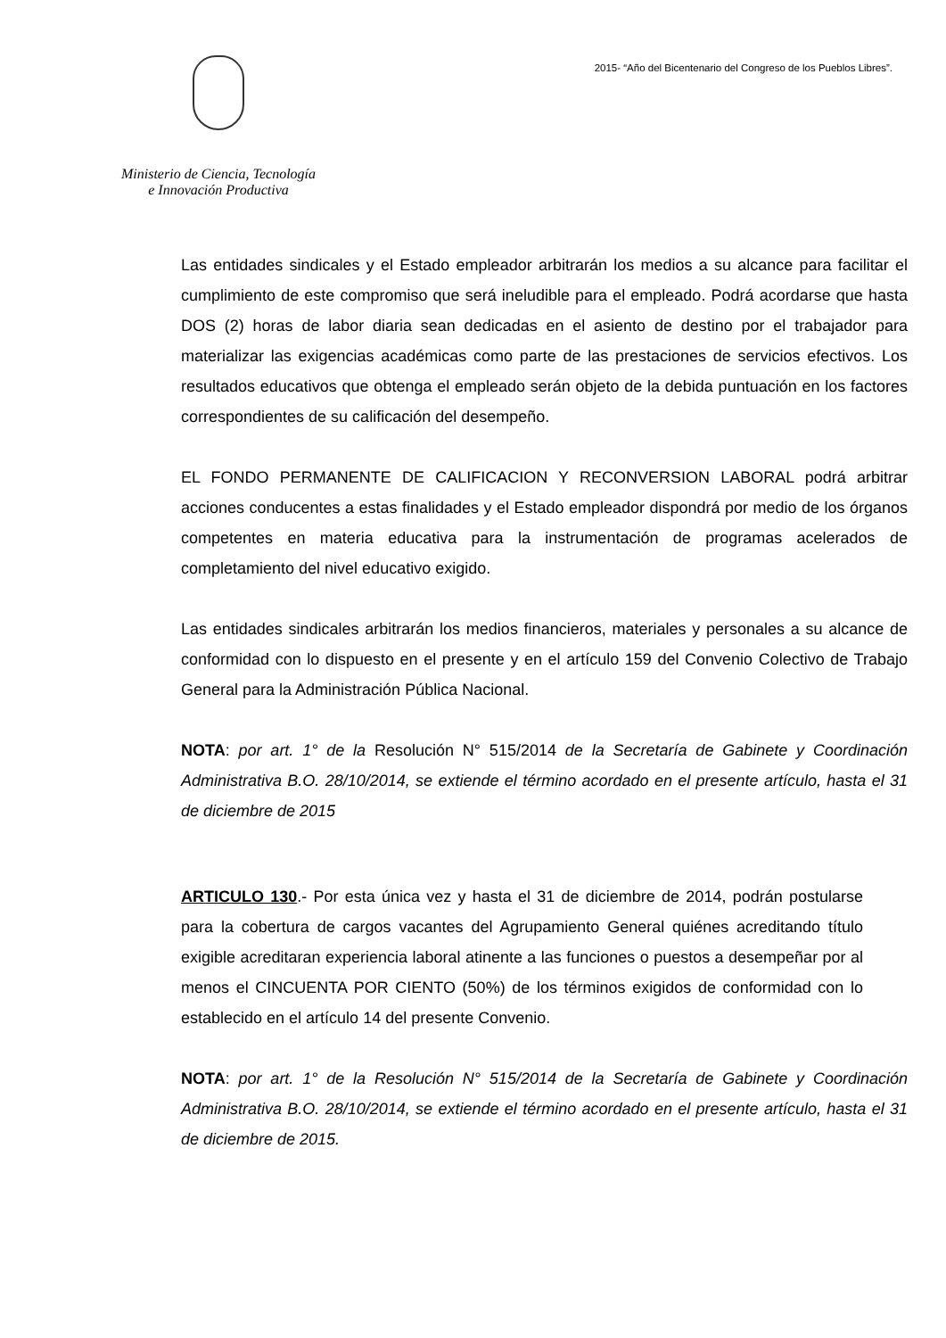Ministerio de Ciencia, Tecnología
e Innovación Productiva
2015- “Año del Bicentenario del Congreso de los Pueblos Libres”.
Las entidades sindicales y el Estado empleador arbitrarán los medios a su alcance para facilitar el cumplimiento de este compromiso que será ineludible para el empleado. Podrá acordarse que hasta DOS (2) horas de labor diaria sean dedicadas en el asiento de destino por el trabajador para materializar las exigencias académicas como parte de las prestaciones de servicios efectivos. Los resultados educativos que obtenga el empleado serán objeto de la debida puntuación en los factores correspondientes de su calificación del desempeño.
EL FONDO PERMANENTE DE CALIFICACION Y RECONVERSION LABORAL podrá arbitrar acciones conducentes a estas finalidades y el Estado empleador dispondrá por medio de los órganos competentes en materia educativa para la instrumentación de programas acelerados de completamiento del nivel educativo exigido.
Las entidades sindicales arbitrarán los medios financieros, materiales y personales a su alcance de conformidad con lo dispuesto en el presente y en el artículo 159 del Convenio Colectivo de Trabajo General para la Administración Pública Nacional.
NOTA: por art. 1° de la Resolución N° 515/2014 de la Secretaría de Gabinete y Coordinación Administrativa B.O. 28/10/2014, se extiende el término acordado en el presente artículo, hasta el 31 de diciembre de 2015
ARTICULO 130.- Por esta única vez y hasta el 31 de diciembre de 2014, podrán postularse para la cobertura de cargos vacantes del Agrupamiento General quiénes acreditando título exigible acreditaran experiencia laboral atinente a las funciones o puestos a desempeñar por al menos el CINCUENTA POR CIENTO (50%) de los términos exigidos de conformidad con lo establecido en el artículo 14 del presente Convenio.
NOTA: por art. 1° de la Resolución N° 515/2014 de la Secretaría de Gabinete y Coordinación Administrativa B.O. 28/10/2014, se extiende el término acordado en el presente artículo, hasta el 31 de diciembre de 2015.